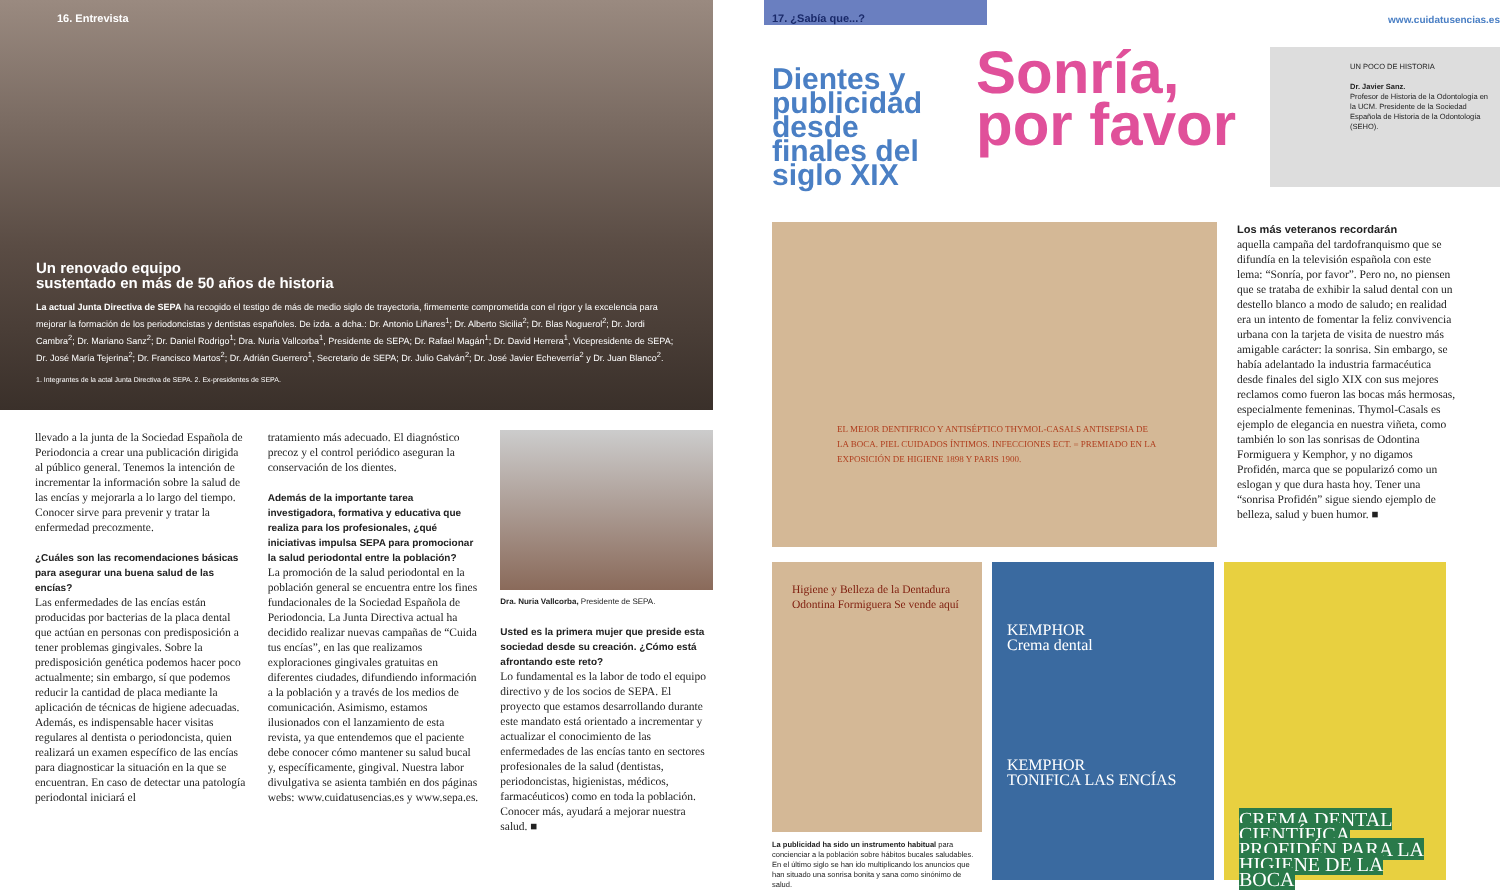16. Entrevista
Un renovado equipo
sustentado en más de 50 años de historia
La actual Junta Directiva de SEPA ha recogido el testigo de más de medio siglo de trayectoria, firmemente comprometida con el rigor y la excelencia para mejorar la formación de los periodoncistas y dentistas españoles. De izda. a dcha.: Dr. Antonio Liñares<sup>1</sup>; Dr. Alberto Sicilia<sup>2</sup>; Dr. Blas Noguerol<sup>2</sup>; Dr. Jordi Cambra<sup>2</sup>; Dr. Mariano Sanz<sup>2</sup>; Dr. Daniel Rodrigo<sup>1</sup>; Dra. Nuria Vallcorba<sup>1</sup>, Presidente de SEPA; Dr. Rafael Magán<sup>1</sup>; Dr. David Herrera<sup>1</sup>, Vicepresidente de SEPA; Dr. José María Tejerina<sup>2</sup>; Dr. Francisco Martos<sup>2</sup>; Dr. Adrián Guerrero<sup>1</sup>, Secretario de SEPA; Dr. Julio Galván<sup>2</sup>; Dr. José Javier Echeverría<sup>2</sup> y Dr. Juan Blanco<sup>2</sup>.
1. Integrantes de la actal Junta Directiva de SEPA. 2. Ex-presidentes de SEPA.
llevado a la junta de la Sociedad Española de Periodoncia a crear una publicación dirigida al público general. Tenemos la intención de incrementar la información sobre la salud de las encías y mejorarla a lo largo del tiempo. Conocer sirve para prevenir y tratar la enfermedad precozmente.
¿Cuáles son las recomendaciones básicas para asegurar una buena salud de las encías?
Las enfermedades de las encías están producidas por bacterias de la placa dental que actúan en personas con predisposición a tener problemas gingivales. Sobre la predisposición genética podemos hacer poco actualmente; sin embargo, sí que podemos reducir la cantidad de placa mediante la aplicación de técnicas de higiene adecuadas. Además, es indispensable hacer visitas regulares al dentista o periodoncista, quien realizará un examen específico de las encías para diagnosticar la situación en la que se encuentran. En caso de detectar una patología periodontal iniciará el
tratamiento más adecuado. El diagnóstico precoz y el control periódico aseguran la conservación de los dientes.
Además de la importante tarea investigadora, formativa y educativa que realiza para los profesionales, ¿qué iniciativas impulsa SEPA para promocionar la salud periodontal entre la población?
La promoción de la salud periodontal en la población general se encuentra entre los fines fundacionales de la Sociedad Española de Periodoncia. La Junta Directiva actual ha decidido realizar nuevas campañas de “Cuida tus encías”, en las que realizamos exploraciones gingivales gratuitas en diferentes ciudades, difundiendo información a la población y a través de los medios de comunicación. Asimismo, estamos ilusionados con el lanzamiento de esta revista, ya que entendemos que el paciente debe conocer cómo mantener su salud bucal y, específicamente, gingival. Nuestra labor divulgativa se asienta también en dos páginas webs: www.cuidatusencias.es y www.sepa.es.
Dra. Nuria Vallcorba, Presidente de SEPA.
Usted es la primera mujer que preside esta sociedad desde su creación. ¿Cómo está afrontando este reto?
Lo fundamental es la labor de todo el equipo directivo y de los socios de SEPA. El proyecto que estamos desarrollando durante este mandato está orientado a incrementar y actualizar el conocimiento de las enfermedades de las encías tanto en sectores profesionales de la salud (dentistas, periodoncistas, higienistas, médicos, farmacéuticos) como en toda la población. Conocer más, ayudará a mejorar nuestra salud. ■
17. ¿Sabía que...?
www.cuidatusencias.es
Dientes y publicidad desde finales del siglo XIX
Sonría,
por favor
UN POCO DE HISTORIA
Dr. Javier Sanz.
Profesor de Historia de la Odontología en la UCM. Presidente de la Sociedad Española de Historia de la Odontología (SEHO).
EL MEJOR DENTIFRICO Y ANTISÉPTICO THYMOL-CASALS ANTISEPSIA DE LA BOCA. PIEL CUIDADOS ÍNTIMOS. INFECCIONES ECT. = PREMIADO EN LA EXPOSICIÓN DE HIGIENE 1898 Y PARIS 1900.
Los más veteranos recordarán
aquella campaña del tardofranquismo que se difundía en la televisión española con este lema: “Sonría, por favor”. Pero no, no piensen que se trataba de exhibir la salud dental con un destello blanco a modo de saludo; en realidad era un intento de fomentar la feliz convivencia urbana con la tarjeta de visita de nuestro más amigable carácter: la sonrisa. Sin embargo, se había adelantado la industria farmacéutica desde finales del siglo XIX con sus mejores reclamos como fueron las bocas más hermosas, especialmente femeninas. Thymol-Casals es ejemplo de elegancia en nuestra viñeta, como también lo son las sonrisas de Odontina Formiguera y Kemphor, y no digamos Profidén, marca que se popularizó como un eslogan y que dura hasta hoy. Tener una “sonrisa Profidén” sigue siendo ejemplo de belleza, salud y buen humor. ■
Higiene y Belleza de la Dentadura Odontina Formiguera Se vende aquí
La publicidad ha sido un instrumento habitual para concienciar a la población sobre hábitos bucales saludables. En el último siglo se han ido multiplicando los anuncios que han situado una sonrisa bonita y sana como sinónimo de salud.
KEMPHOR
Crema dental
KEMPHOR
TONIFICA LAS ENCÍAS
CREMA DENTAL CIENTÍFICA PROFIDÉN PARA LA HIGIENE DE LA BOCA